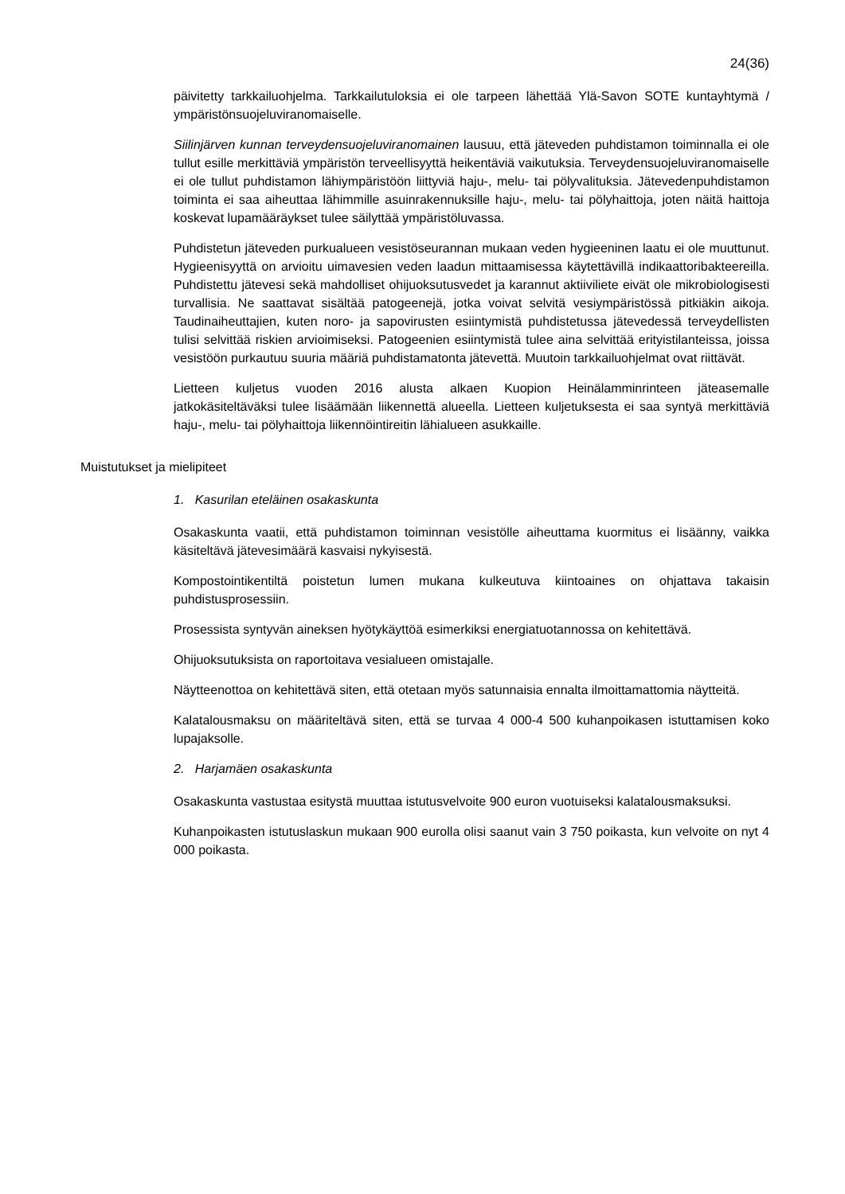24(36)
päivitetty tarkkailuohjelma. Tarkkailutuloksia ei ole tarpeen lähettää Ylä-Savon SOTE kuntayhtymä / ympäristönsuojeluviranomaiselle.
Siilinjärven kunnan terveydensuojeluviranomainen lausuu, että jäteveden puhdistamon toiminnalla ei ole tullut esille merkittäviä ympäristön terveellisyyttä heikentäviä vaikutuksia. Terveydensuojeluviranomaiselle ei ole tullut puhdistamon lähiympäristöön liittyviä haju-, melu- tai pölyvalituksia. Jätevedenpuhdistamon toiminta ei saa aiheuttaa lähimmille asuinrakennuksille haju-, melu- tai pölyhaittoja, joten näitä haittoja koskevat lupamääräykset tulee säilyttää ympäristöluvassa.
Puhdistetun jäteveden purkualueen vesistöseurannan mukaan veden hygieeninen laatu ei ole muuttunut. Hygieenisyyttä on arvioitu uimavesien veden laadun mittaamisessa käytettävillä indikaattoribakteereilla. Puhdistettu jätevesi sekä mahdolliset ohijuoksutusvedet ja karannut aktiiviliete eivät ole mikrobiologisesti turvallisia. Ne saattavat sisältää patogeenejä, jotka voivat selvitä vesiympäristössä pitkiäkin aikoja. Taudinaiheuttajien, kuten noro- ja sapovirusten esiintymistä puhdistetussa jätevedessä terveydellisten tulisi selvittää riskien arvioimiseksi. Patogeenien esiintymistä tulee aina selvittää erityistilanteissa, joissa vesistöön purkautuu suuria määriä puhdistamatonta jätevettä. Muutoin tarkkailuohjelmat ovat riittävät.
Lietteen kuljetus vuoden 2016 alusta alkaen Kuopion Heinälamminrinteen jäteasemalle jatkokäsiteltäväksi tulee lisäämään liikennettä alueella. Lietteen kuljetuksesta ei saa syntyä merkittäviä haju-, melu- tai pölyhaittoja liikennöintireitin lähialueen asukkaille.
Muistutukset ja mielipiteet
1. Kasurilan eteläinen osakaskunta
Osakaskunta vaatii, että puhdistamon toiminnan vesistölle aiheuttama kuormitus ei lisäänny, vaikka käsiteltävä jätevesimäärä kasvaisi nykyisestä.
Kompostointikentiltä poistetun lumen mukana kulkeutuva kiintoaines on ohjattava takaisin puhdistusprosessiin.
Prosessista syntyvän aineksen hyötykäyttöä esimerkiksi energiatuotannossa on kehitettävä.
Ohijuoksutuksista on raportoitava vesialueen omistajalle.
Näytteenottoa on kehitettävä siten, että otetaan myös satunnaisia ennalta ilmoittamattomia näytteitä.
Kalatalousmaksu on määriteltävä siten, että se turvaa 4 000-4 500 kuhanpoikasen istuttamisen koko lupajaksolle.
2. Harjamäen osakaskunta
Osakaskunta vastustaa esitystä muuttaa istutusvelvoite 900 euron vuotuiseksi kalatalousmaksuksi.
Kuhanpoikasten istutuslaskun mukaan 900 eurolla olisi saanut vain 3 750 poikasta, kun velvoite on nyt 4 000 poikasta.